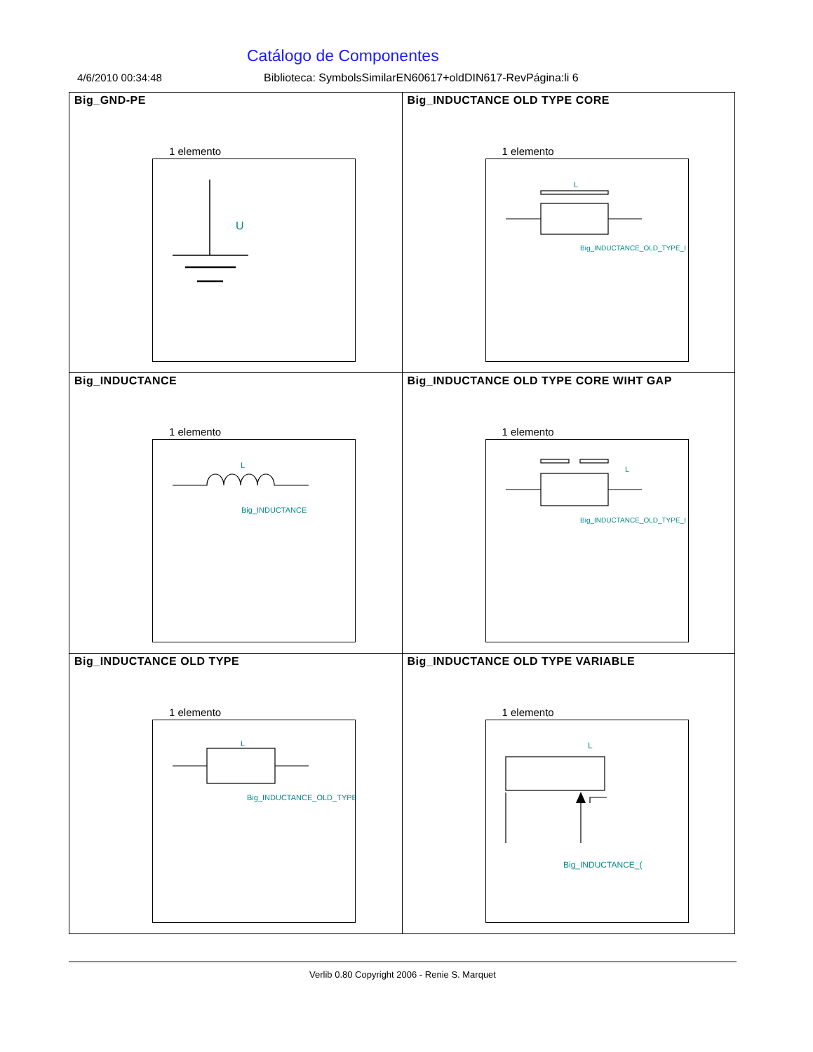Catálogo de Componentes
4/6/2010 00:34:48 Biblioteca: SymbolsSimilarEN60617+oldDIN617-RevPágina:li 6
| Big_GND-PE 1 elemento U | Big_INDUCTANCE OLD TYPE CORE 1 elemento L Big_INDUCTANCE_OLD_TYPE_I |
| Big_INDUCTANCE 1 elemento L Big_INDUCTANCE | Big_INDUCTANCE OLD TYPE CORE WIHT GAP 1 elemento L Big_INDUCTANCE_OLD_TYPE_I |
| Big_INDUCTANCE OLD TYPE 1 elemento L Big_INDUCTANCE_OLD_TYPE | Big_INDUCTANCE OLD TYPE VARIABLE 1 elemento L Big_INDUCTANCE_( |
Verlib 0.80 Copyright 2006 - Renie S. Marquet